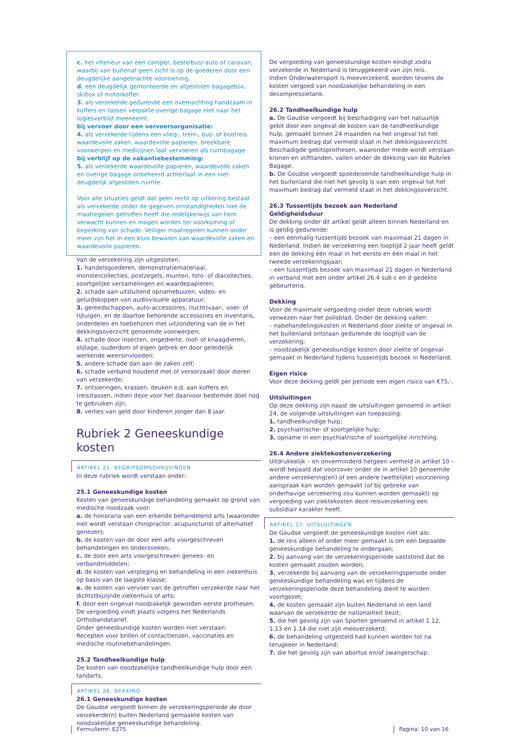c. het interieur van een camper, bestelbus/-auto of caravan, waarbij van buitenaf geen zicht is op de goederen door een deugdelijke aangebrachte voorziening;
d. een deugdelijk gemonteerde en afgesloten bagagebox, skibox of motorkoffer.
3. als verzekerde gedurende een overnachting handzaam in koffers en tassen verpakte overige bagage niet naar het logiesverblijf meeneemt.
bij vervoer door een vervoersorganisatie:
4. als verzekerde tijdens een vlieg-, trein-, bus- of bootreis waardevolle zaken, waardevolle papieren, breekbare voorwerpen en medicijnen laat vervoeren als ruimbagage.
bij verblijf op de vakantiebestemming:
5. als verzekerde waardevolle papieren, waardevolle zaken en overige bagage onbeheerd achterlaat in een niet-deugdelijk afgesloten ruimte.
Voor alle situaties geldt dat geen recht op uitkering bestaat als verzekerde onder de gegeven omstandigheden niet de maatregelen getroffen heeft die redelijkerwijs van hem verwacht kunnen en mogen worden ter voorkoming of beperking van schade. Veiliger maatregelen kunnen onder meer zijn het in een kluis bewaren van waardevolle zaken en waardevolle papieren.
Van de verzekering zijn uitgesloten:
1. handelsgoederen, demonstratiemateriaal, monstercollecties, postzegels, munten, foto- of diacollecties, soortgelijke verzamelingen en waardepapieren;
2. schade aan uitsluitend opnamebuizen, video- en geluidskoppen van audiovisuele apparatuur;
3. gereedschappen, auto-accessoires, (lucht)vaar-, voer- of rijtuigen, en de daartoe behorende accessoires en inventaris, onderdelen en toebehoren met uitzondering van de in het dekkingsoverzicht genoemde voorwerpen;
4. schade door insecten, ongedierte, roof- of knaagdieren, slijtage, ouderdom of eigen gebrek en door geleidelijk werkende weersinvloeden;
5. andere schade dan aan de zaken zelf;
6. schade verband houdend met of veroorzaakt door dieren van verzekerde;
7. ontsieringen, krassen, deuken e.d. aan koffers en (reis)tassen, indien deze voor het daarvoor bestemde doel nog te gebruiken zijn;
8. verlies van geld door kinderen jonger dan 8 jaar.
Rubriek 2 Geneeskundige kosten
ARTIKEL 25. BEGRIPSOMSCHRIJVINGEN
In deze rubriek wordt verstaan onder:
25.1 Geneeskundige kosten
Kosten van geneeskundige behandeling gemaakt op grond van medische noodzaak voor:
a. de honoraria van een erkende behandelend arts (waaronder niet wordt verstaan chiropractor, acupuncturist of alternatief genezer);
b. de kosten van de door een arts voorgeschreven behandelingen en onderzoeken;
c. de door een arts voorgeschreven genees- en verbandmiddelen;
d. de kosten van verpleging en behandeling in een ziekenhuis op basis van de laagste klasse;
e. de kosten van vervoer van de getroffen verzekerde naar het dichtstbijzijnde ziekenhuis of arts;
f. door een ongeval noodzakelijk geworden eerste prothesen. De vergoeding vindt plaats volgens het Nederlands Orthobandatarief.
Onder geneeskundige kosten worden niet verstaan:
Recepten voor brillen of contactlenzen, vaccinaties en medische routinebehandelingen.
25.2 Tandheelkundige hulp
De kosten van noodzakelijke tandheelkundige hulp door een tandarts.
ARTIKEL 26. DEKKING
26.1 Geneeskundige kosten
De Goudse vergoedt binnen de verzekeringsperiode de door verzekerde(n) buiten Nederland gemaakte kosten van noodzakelijke geneeskundige behandeling.
De vergoeding van geneeskundige kosten eindigt zodra verzekerde in Nederland is teruggekeerd van zijn reis.
Indien Onderwatersport is meeverzekerd, worden tevens de kosten vergoed van noodzakelijke behandeling in een decompressietank.
26.2 Tandheelkundige hulp
a. De Goudse vergoedt bij beschadiging van het natuurlijk gebit door een ongeval de kosten van de tandheelkundige hulp, gemaakt binnen 24 maanden na het ongeval tot het maximum bedrag dat vermeld staat in het dekkingsoverzicht. Beschadigde gebitsprothesen, waaronder mede wordt verstaan kronen en stifttanden, vallen onder de dekking van de Rubriek Bagage.
b. De Goudse vergoedt spoedeisende tandheelkundige hulp in het buitenland die niet het gevolg is van een ongeval tot het maximum bedrag dat vermeld staat in het dekkingsoverzicht.
26.3 Tussentijds bezoek aan Nederland
Geldigheidsduur
De dekking onder dit artikel geldt alleen binnen Nederland en is geldig gedurende:
– een eenmalig tussentijds bezoek van maximaal 21 dagen in Nederland. Indien de verzekering een looptijd 2 jaar heeft geldt een de dekking één maal in het eerste en één maal in het tweede verzekeringsjaar;
– een tussentijds bezoek van maximaal 21 dagen in Nederland in verband met een onder artikel 26.4 sub c en d gedekte gebeurtenis.
Dekking
Voor de maximale vergoeding onder deze rubriek wordt verwezen naar het polisblad. Onder de dekking vallen:
– nabehandelingskosten in Nederland door ziekte of ongeval in het buitenland ontstaan gedurende de looptijd van de verzekering;
– noodzakelijk geneeskundige kosten door ziekte of ongeval gemaakt in Nederland tijdens tussentijds bezoek in Nederland.
Eigen risico
Voor deze dekking geldt per periode een eigen risico van €75,-.
Uitsluitingen
Op deze dekking zijn naast de uitsluitingen genoemd in artikel 24, de volgende uitsluitingen van toepassing:
1. tandheelkundige hulp;
2. psychiatrische- of soortgelijke hulp;
3. opname in een psychiatrische of soortgelijke inrichting.
26.4 Andere ziektekostenverzekering
Uitdrukkelijk – en onverminderd hetgeen vermeld in artikel 10 – wordt bepaald dat voorzover onder de in artikel 10 genoemde andere verzekering(en) of een andere (wettelijke) voorziening aanspraak kan worden gemaakt (of bij gebreke van onderhavige verzekering zou kunnen worden gemaakt) op vergoeding van ziektekosten deze reisverzekering een subsidiair karakter heeft.
ARTIKEL 27. UITSLUITINGEN
De Goudse vergoedt de geneeskundige kosten niet als:
1. de reis alleen of onder meer gemaakt is om een bepaalde geneeskundige behandeling te ondergaan;
2. bij aanvang van de verzekeringsperiode vaststond dat de kosten gemaakt zouden worden;
3. verzekerde bij aanvang van de verzekeringsperiode onder geneeskundige behandeling was en tijdens de verzekeringsperiode deze behandeling dient te worden voortgezet;
4. de kosten gemaakt zijn buiten Nederland in een land waarvan de verzekerde de nationaliteit bezit;
5. die het gevolg zijn van Sporten genoemd in artikel 1.12, 1.13 en 1.14 die niet zijn meeverzekerd;
6. de behandeling uitgesteld had kunnen worden tot na terugkeer in Nederland;
7. die het gevolg zijn van abortus en/of zwangerschap.
Formuliernr: E275 Pagina: 10 van 16